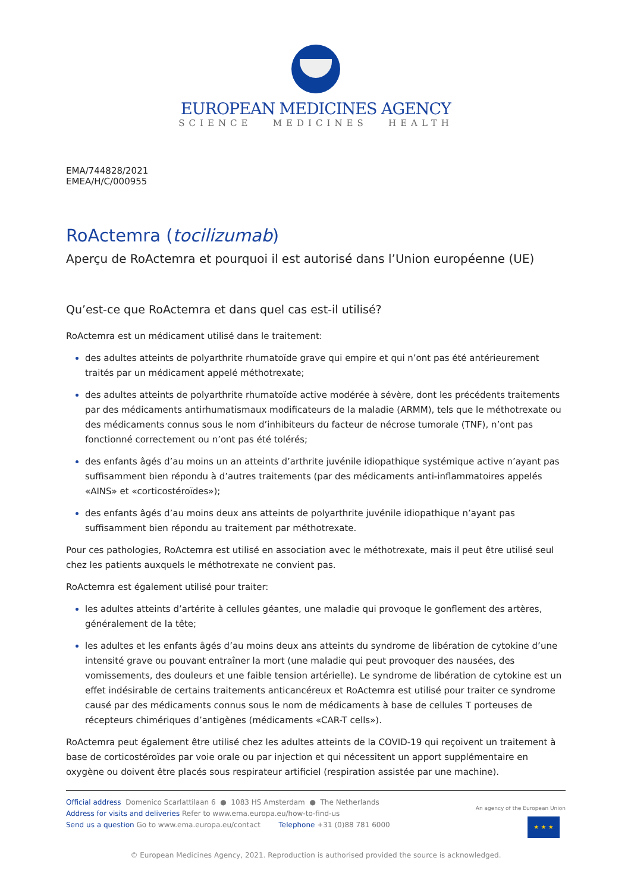EUROPEAN MEDICINES AGENCY
SCIENCE MEDICINES HEALTH
EMA/744828/2021
EMEA/H/C/000955
RoActemra (tocilizumab)
Aperçu de RoActemra et pourquoi il est autorisé dans l’Union européenne (UE)
Qu’est-ce que RoActemra et dans quel cas est-il utilisé?
RoActemra est un médicament utilisé dans le traitement:
des adultes atteints de polyarthrite rhumatoïde grave qui empire et qui n’ont pas été antérieurement traités par un médicament appelé méthotrexate;
des adultes atteints de polyarthrite rhumatoïde active modérée à sévère, dont les précédents traitements par des médicaments antirhumatismaux modificateurs de la maladie (ARMM), tels que le méthotrexate ou des médicaments connus sous le nom d’inhibiteurs du facteur de nécrose tumorale (TNF), n’ont pas fonctionné correctement ou n’ont pas été tolérés;
des enfants âgés d’au moins un an atteints d’arthrite juvénile idiopathique systémique active n’ayant pas suffisamment bien répondu à d’autres traitements (par des médicaments anti-inflammatoires appelés «AINS» et «corticostéroïdes»);
des enfants âgés d’au moins deux ans atteints de polyarthrite juvénile idiopathique n’ayant pas suffisamment bien répondu au traitement par méthotrexate.
Pour ces pathologies, RoActemra est utilisé en association avec le méthotrexate, mais il peut être utilisé seul chez les patients auxquels le méthotrexate ne convient pas.
RoActemra est également utilisé pour traiter:
les adultes atteints d’artérite à cellules géantes, une maladie qui provoque le gonflement des artères, généralement de la tête;
les adultes et les enfants âgés d’au moins deux ans atteints du syndrome de libération de cytokine d’une intensité grave ou pouvant entraîner la mort (une maladie qui peut provoquer des nausées, des vomissements, des douleurs et une faible tension artérielle). Le syndrome de libération de cytokine est un effet indésirable de certains traitements anticancéreux et RoActemra est utilisé pour traiter ce syndrome causé par des médicaments connus sous le nom de médicaments à base de cellules T porteuses de récepteurs chimériques d’antigènes (médicaments «CAR-T cells»).
RoActemra peut également être utilisé chez les adultes atteints de la COVID-19 qui reçoivent un traitement à base de corticostéroïdes par voie orale ou par injection et qui nécessitent un apport supplémentaire en oxygène ou doivent être placés sous respirateur artificiel (respiration assistée par une machine).
Official address Domenico Scarlattilaan 6 ● 1083 HS Amsterdam ● The Netherlands
Address for visits and deliveries Refer to www.ema.europa.eu/how-to-find-us
Send us a question Go to www.ema.europa.eu/contact Telephone +31 (0)88 781 6000
An agency of the European Union
★ ★ ★
© European Medicines Agency, 2021. Reproduction is authorised provided the source is acknowledged.